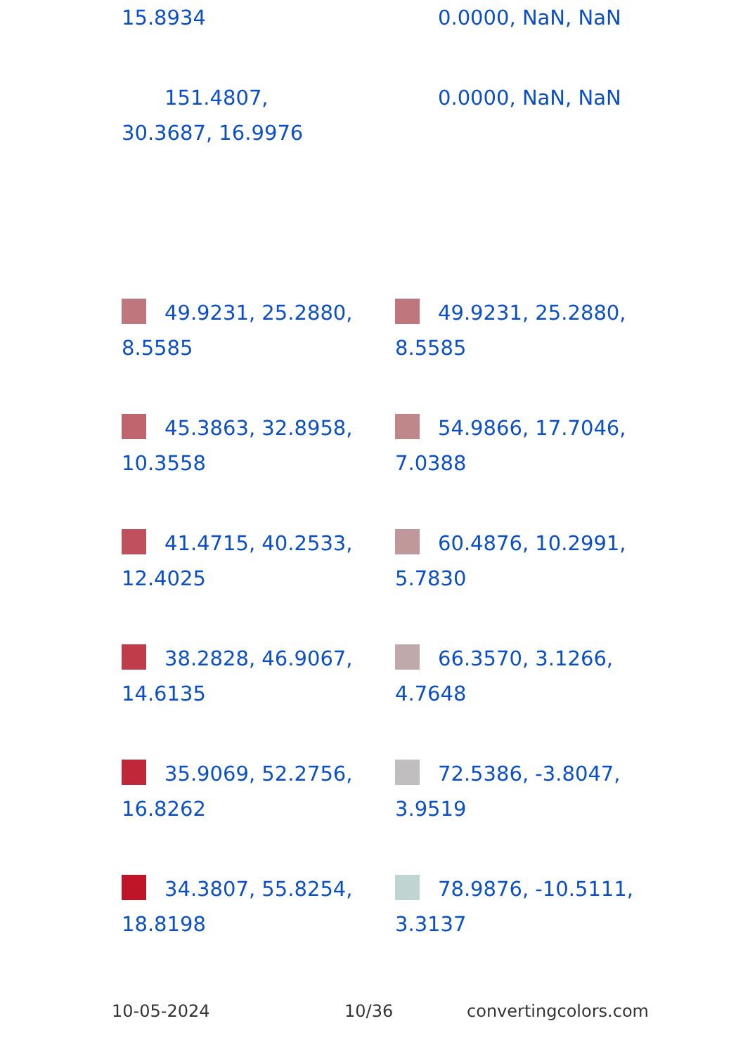15.8934 0.0000, NaN, NaN
151.4807, 30.3687, 16.9976
0.0000, NaN, NaN
49.9231, 25.2880, 8.5585
49.9231, 25.2880, 8.5585
45.3863, 32.8958, 10.3558
54.9866, 17.7046, 7.0388
41.4715, 40.2533, 12.4025
60.4876, 10.2991, 5.7830
38.2828, 46.9067, 14.6135
66.3570, 3.1266, 4.7648
35.9069, 52.2756, 16.8262
72.5386, -3.8047, 3.9519
34.3807, 55.8254, 18.8198
78.9876, -10.5111, 3.3137
10-05-2024 10/36 convertingcolors.com